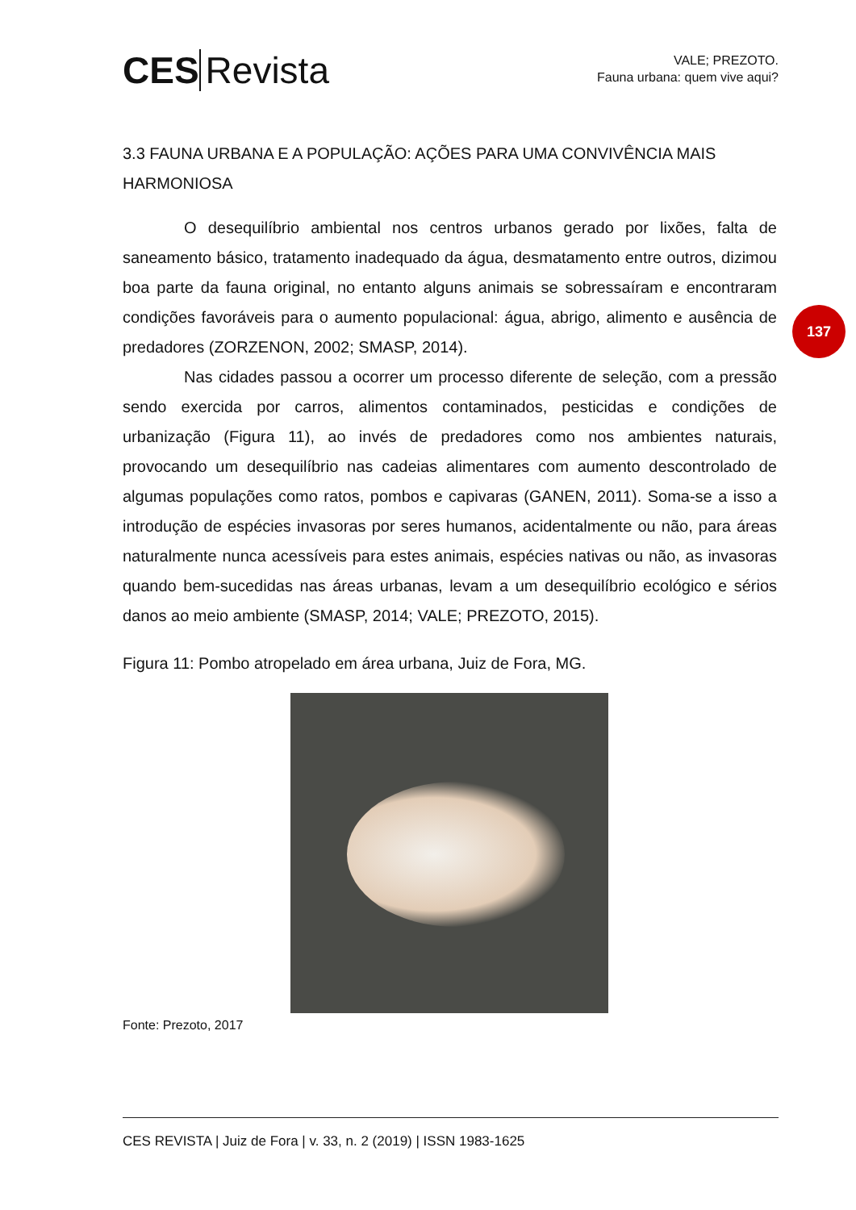CES Revista
VALE; PREZOTO.
Fauna urbana: quem vive aqui?
3.3 FAUNA URBANA E A POPULAÇÃO: AÇÕES PARA UMA CONVIVÊNCIA MAIS HARMONIOSA
O desequilíbrio ambiental nos centros urbanos gerado por lixões, falta de saneamento básico, tratamento inadequado da água, desmatamento entre outros, dizimou boa parte da fauna original, no entanto alguns animais se sobressaíram e encontraram condições favoráveis para o aumento populacional: água, abrigo, alimento e ausência de predadores (ZORZENON, 2002; SMASP, 2014).
Nas cidades passou a ocorrer um processo diferente de seleção, com a pressão sendo exercida por carros, alimentos contaminados, pesticidas e condições de urbanização (Figura 11), ao invés de predadores como nos ambientes naturais, provocando um desequilíbrio nas cadeias alimentares com aumento descontrolado de algumas populações como ratos, pombos e capivaras (GANEN, 2011). Soma-se a isso a introdução de espécies invasoras por seres humanos, acidentalmente ou não, para áreas naturalmente nunca acessíveis para estes animais, espécies nativas ou não, as invasoras quando bem-sucedidas nas áreas urbanas, levam a um desequilíbrio ecológico e sérios danos ao meio ambiente (SMASP, 2014; VALE; PREZOTO, 2015).
Figura 11: Pombo atropelado em área urbana, Juiz de Fora, MG.
Fonte: Prezoto, 2017
137
CES REVISTA | Juiz de Fora | v. 33, n. 2 (2019) | ISSN 1983-1625